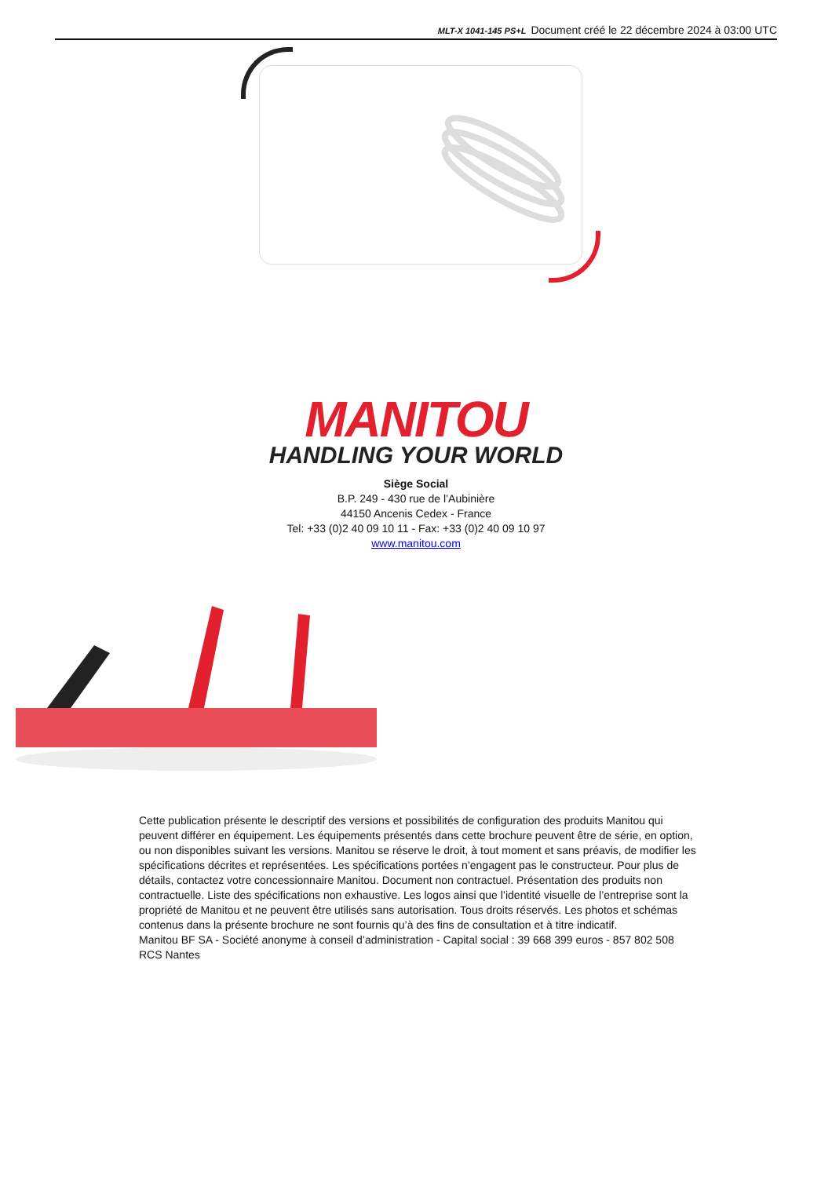MLT-X 1041-145 PS+L Document créé le 22 décembre 2024 à 03:00 UTC
MANITOU
HANDLING YOUR WORLD
Siège Social
B.P. 249 - 430 rue de l’Aubinière
44150 Ancenis Cedex - France
Tel: +33 (0)2 40 09 10 11 - Fax: +33 (0)2 40 09 10 97
www.manitou.com
Cette publication présente le descriptif des versions et possibilités de configuration des produits Manitou qui peuvent différer en équipement. Les équipements présentés dans cette brochure peuvent être de série, en option, ou non disponibles suivant les versions. Manitou se réserve le droit, à tout moment et sans préavis, de modifier les spécifications décrites et représentées. Les spécifications portées n’engagent pas le constructeur. Pour plus de détails, contactez votre concessionnaire Manitou. Document non contractuel. Présentation des produits non contractuelle. Liste des spécifications non exhaustive. Les logos ainsi que l’identité visuelle de l’entreprise sont la propriété de Manitou et ne peuvent être utilisés sans autorisation. Tous droits réservés. Les photos et schémas contenus dans la présente brochure ne sont fournis qu’à des fins de consultation et à titre indicatif.
Manitou BF SA - Société anonyme à conseil d’administration - Capital social : 39 668 399 euros - 857 802 508 RCS Nantes